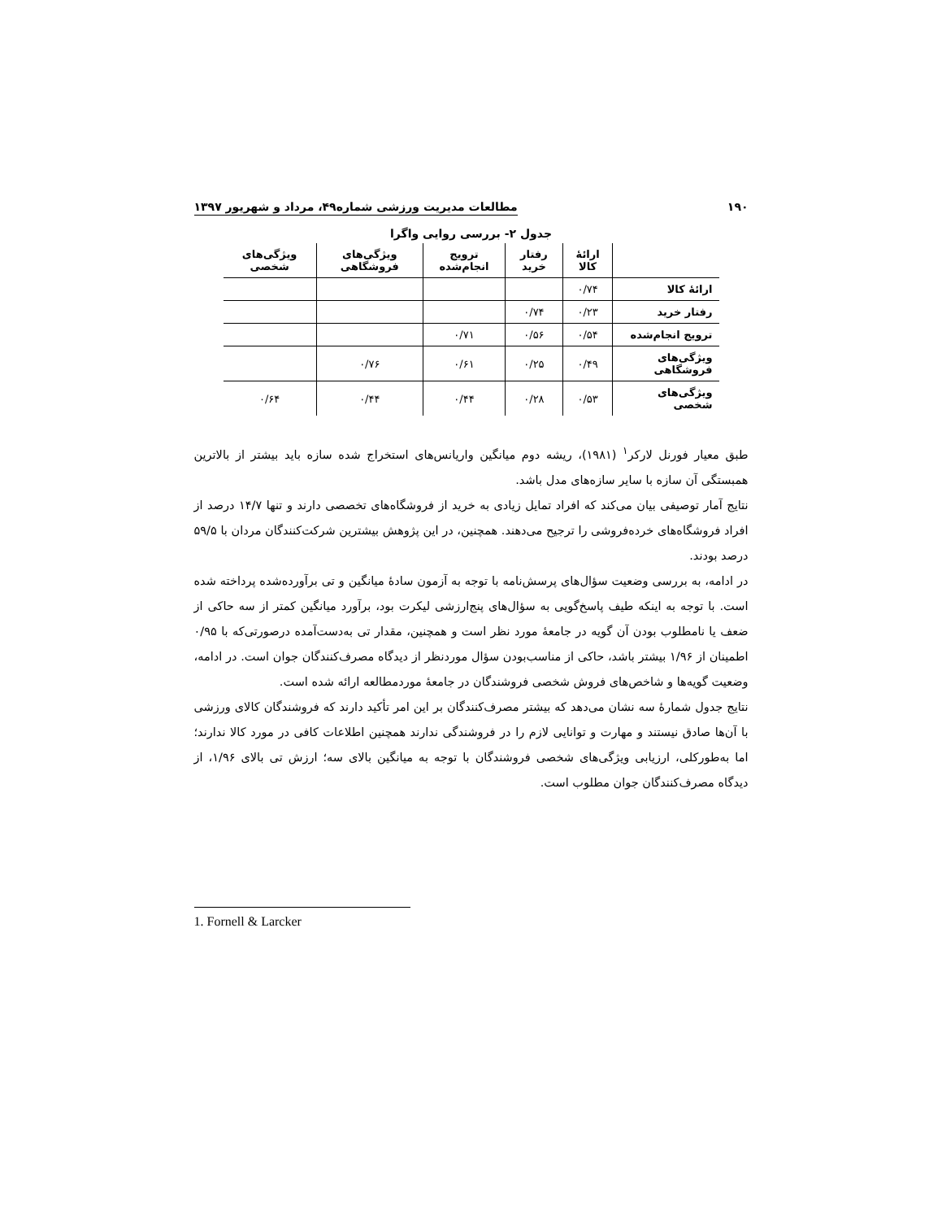۱۹۰ مطالعات مدیریت ورزشی شماره۴۹، مرداد و شهریور ۱۳۹۷
جدول ۲- بررسی روایی واگرا
| | ارائهٔ کالا | رفتار خرید | ترویج انجام‌شده | ویژگی‌های فروشگاهی | ویژگی‌های شخصی |
| --- | --- | --- | --- | --- | --- |
| ارائهٔ کالا | ۰/۷۴ | | | | |
| رفتار خرید | ۰/۲۳ | ۰/۷۴ | | | |
| ترویج انجام‌شده | ۰/۵۴ | ۰/۵۶ | ۰/۷۱ | | |
| ویژگی‌های فروشگاهی | ۰/۴۹ | ۰/۲۵ | ۰/۶۱ | ۰/۷۶ | |
| ویژگی‌های شخصی | ۰/۵۳ | ۰/۲۸ | ۰/۴۴ | ۰/۴۴ | ۰/۶۴ |
طبق معیار فورنل لارکر<sup>۱</sup> (۱۹۸۱)، ریشه دوم میانگین واریانس‌های استخراج شده سازه باید بیشتر از بالاترین همبستگی آن سازه با سایر سازه‌های مدل باشد.
نتایج آمار توصیفی بیان می‌کند که افراد تمایل زیادی به خرید از فروشگاه‌های تخصصی دارند و تنها ۱۴/۷ درصد از افراد فروشگاه‌های خرده‌فروشی را ترجیح می‌دهند. همچنین، در این پژوهش بیشترین شرکت‌کنندگان مردان با ۵۹/۵ درصد بودند.
در ادامه، به بررسی وضعیت سؤال‌های پرسش‌نامه با توجه به آزمون سادهٔ میانگین و تی برآورده‌شده پرداخته شده است. با توجه به اینکه طیف پاسخ‌گویی به سؤال‌های پنج‌ارزشی لیکرت بود، برآورد میانگین کمتر از سه حاکی از ضعف یا نامطلوب بودن آن گویه در جامعهٔ مورد نظر است و همچنین، مقدار تی به‌دست‌آمده درصورتی‌که با ۰/۹۵ اطمینان از ۱/۹۶ بیشتر باشد، حاکی از مناسب‌بودن سؤال موردنظر از دیدگاه مصرف‌کنندگان جوان است. در ادامه، وضعیت گویه‌ها و شاخص‌های فروش شخصی فروشندگان در جامعهٔ موردمطالعه ارائه شده است.
نتایج جدول شمارهٔ سه نشان می‌دهد که بیشتر مصرف‌کنندگان بر این امر تأکید دارند که فروشندگان کالای ورزشی با آن‌ها صادق نیستند و مهارت و توانایی لازم را در فروشندگی ندارند همچنین اطلاعات کافی در مورد کالا ندارند؛ اما به‌طورکلی، ارزیابی ویژگی‌های شخصی فروشندگان با توجه به میانگین بالای سه؛ ارزش تی بالای ۱/۹۶، از دیدگاه مصرف‌کنندگان جوان مطلوب است.
1. Fornell & Larcker